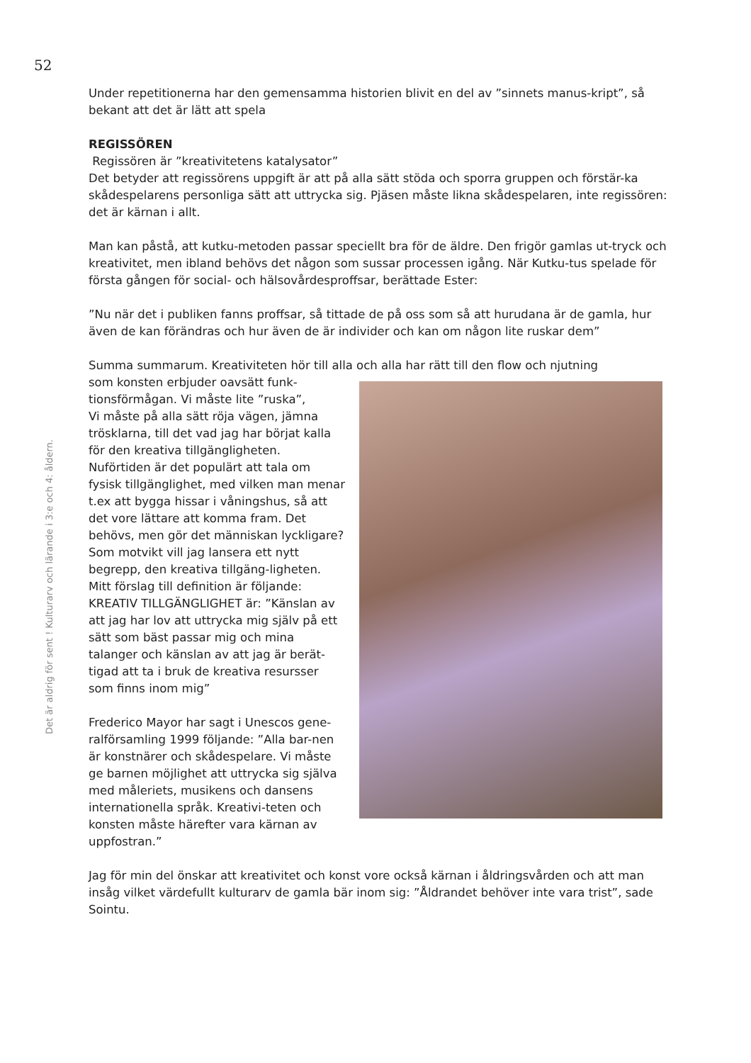52
Det är aldrig för sent ! Kulturarv och lärande i 3:e och 4: åldern.
Under repetitionerna har den gemensamma historien blivit en del av ”sinnets manus-kript”, så bekant att det är lätt att spela
REGISSÖREN
Regissören är ”kreativitetens katalysator”
Det betyder att regissörens uppgift är att på alla sätt stöda och sporra gruppen och förstär-ka skådespelarens personliga sätt att uttrycka sig. Pjäsen måste likna skådespelaren, inte regissören: det är kärnan i allt.
Man kan påstå, att kutku-metoden passar speciellt bra för de äldre. Den frigör gamlas ut-tryck och kreativitet, men ibland behövs det någon som sussar processen igång. När Kutku-tus spelade för första gången för social- och hälsovårdesproffsar, berättade Ester:
”Nu när det i publiken fanns proffsar, så tittade de på oss som så att hurudana är de gamla, hur även de kan förändras och hur även de är individer och kan om någon lite ruskar dem”
Summa summarum. Kreativiteten hör till alla och alla har rätt till den flow och njutning
som konsten erbjuder oavsätt funk-
tionsförmågan. Vi måste lite ”ruska”,
Vi måste på alla sätt röja vägen, jämna trösklarna, till det vad jag har börjat kalla för den kreativa tillgängligheten. Nuförtiden är det populärt att tala om fysisk tillgänglighet, med vilken man menar t.ex att bygga hissar i våningshus, så att det vore lättare att komma fram. Det behövs, men gör det människan lyckligare? Som motvikt vill jag lansera ett nytt begrepp, den kreativa tillgäng-ligheten. Mitt förslag till definition är följande:
KREATIV TILLGÄNGLIGHET är: ”Känslan av att jag har lov att uttrycka mig själv på ett sätt som bäst passar mig och mina talanger och känslan av att jag är berät-tigad att ta i bruk de kreativa resursser som finns inom mig”
Frederico Mayor har sagt i Unescos gene-ralförsamling 1999 följande: ”Alla bar-nen är konstnärer och skådespelare. Vi måste ge barnen möjlighet att uttrycka sig själva med måleriets, musikens och dansens internationella språk. Kreativi-teten och konsten måste härefter vara kärnan av uppfostran.”
Jag för min del önskar att kreativitet och konst vore också kärnan i åldringsvården och att man insåg vilket värdefullt kulturarv de gamla bär inom sig: ”Åldrandet behöver inte vara trist”, sade Sointu.